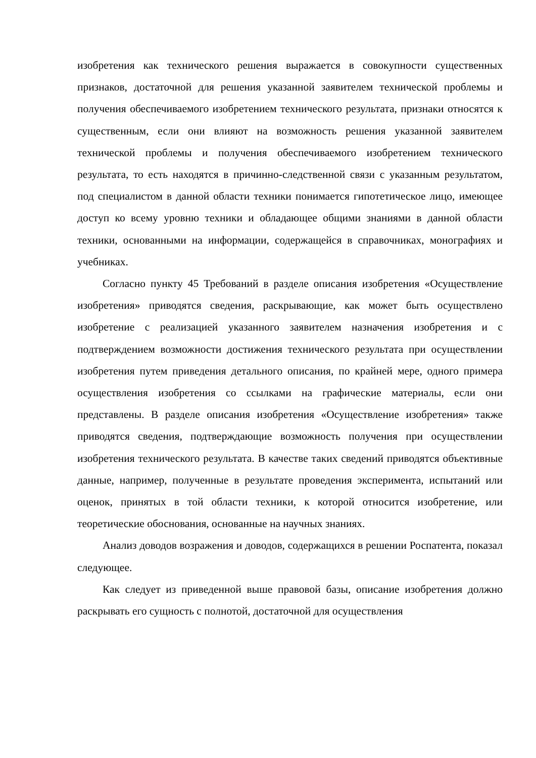изобретения как технического решения выражается в совокупности существенных признаков, достаточной для решения указанной заявителем технической проблемы и получения обеспечиваемого изобретением технического результата, признаки относятся к существенным, если они влияют на возможность решения указанной заявителем технической проблемы и получения обеспечиваемого изобретением технического результата, то есть находятся в причинно-следственной связи с указанным результатом, под специалистом в данной области техники понимается гипотетическое лицо, имеющее доступ ко всему уровню техники и обладающее общими знаниями в данной области техники, основанными на информации, содержащейся в справочниках, монографиях и учебниках.
Согласно пункту 45 Требований в разделе описания изобретения «Осуществление изобретения» приводятся сведения, раскрывающие, как может быть осуществлено изобретение с реализацией указанного заявителем назначения изобретения и с подтверждением возможности достижения технического результата при осуществлении изобретения путем приведения детального описания, по крайней мере, одного примера осуществления изобретения со ссылками на графические материалы, если они представлены. В разделе описания изобретения «Осуществление изобретения» также приводятся сведения, подтверждающие возможность получения при осуществлении изобретения технического результата. В качестве таких сведений приводятся объективные данные, например, полученные в результате проведения эксперимента, испытаний или оценок, принятых в той области техники, к которой относится изобретение, или теоретические обоснования, основанные на научных знаниях.
Анализ доводов возражения и доводов, содержащихся в решении Роспатента, показал следующее.
Как следует из приведенной выше правовой базы, описание изобретения должно раскрывать его сущность с полнотой, достаточной для осуществления